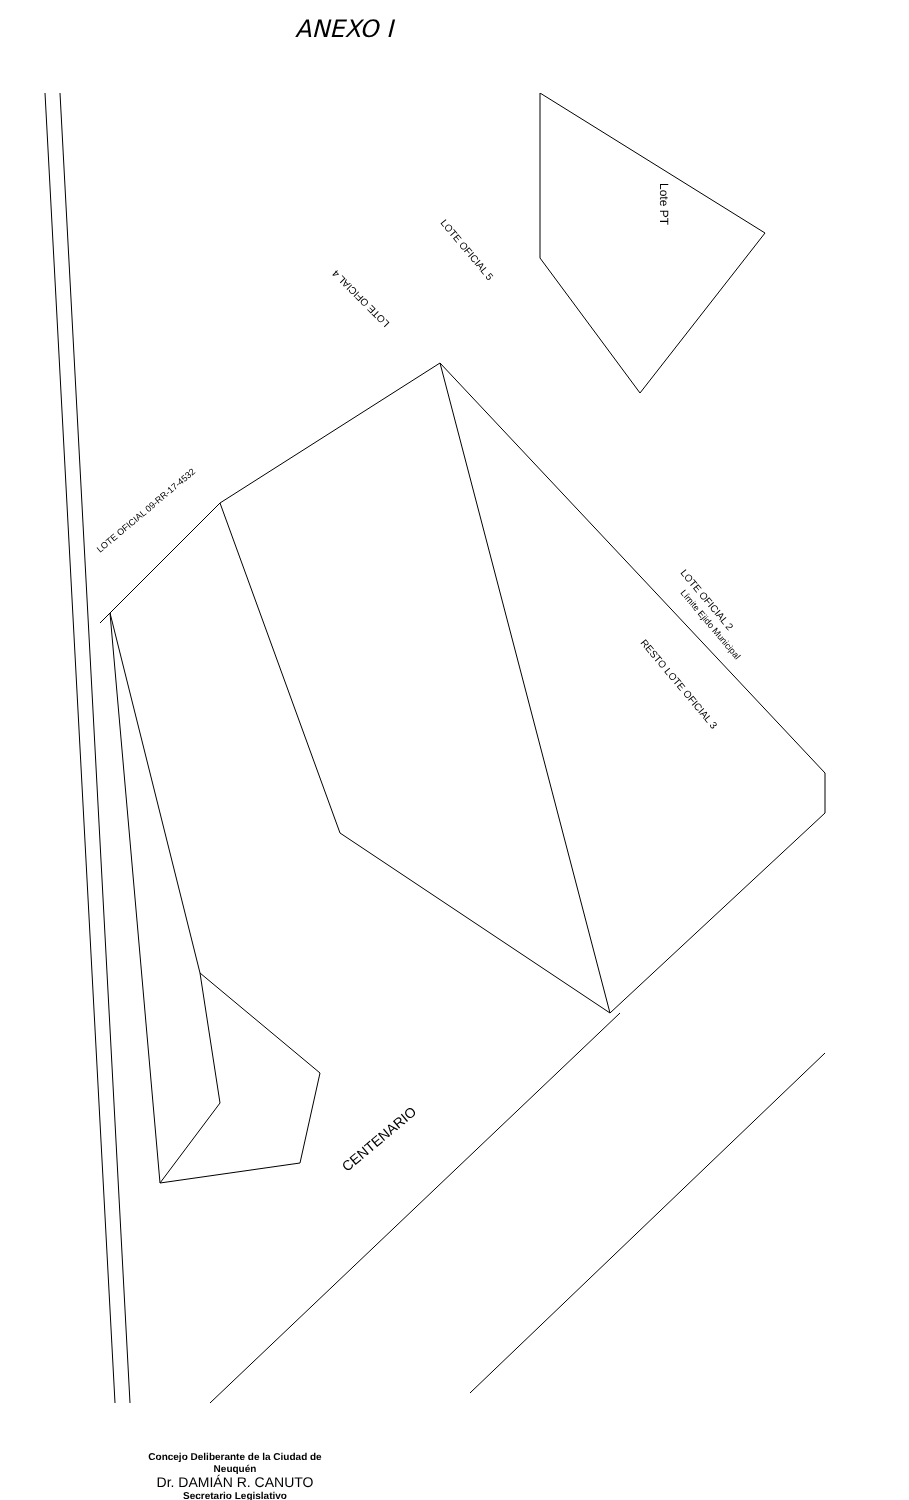ANEXO I
CENTENARIO
RESTO LOTE OFICIAL 3
LOTE OFICIAL 2
Límite Ejido Municipal
LOTE OFICIAL 5
LOTE OFICIAL 4
Lote PT
LOTE OFICIAL 09-RR-17-4532
Concejo Deliberante de la Ciudad de Neuquén
Dr. DAMIÁN R. CANUTO
Secretario Legislativo